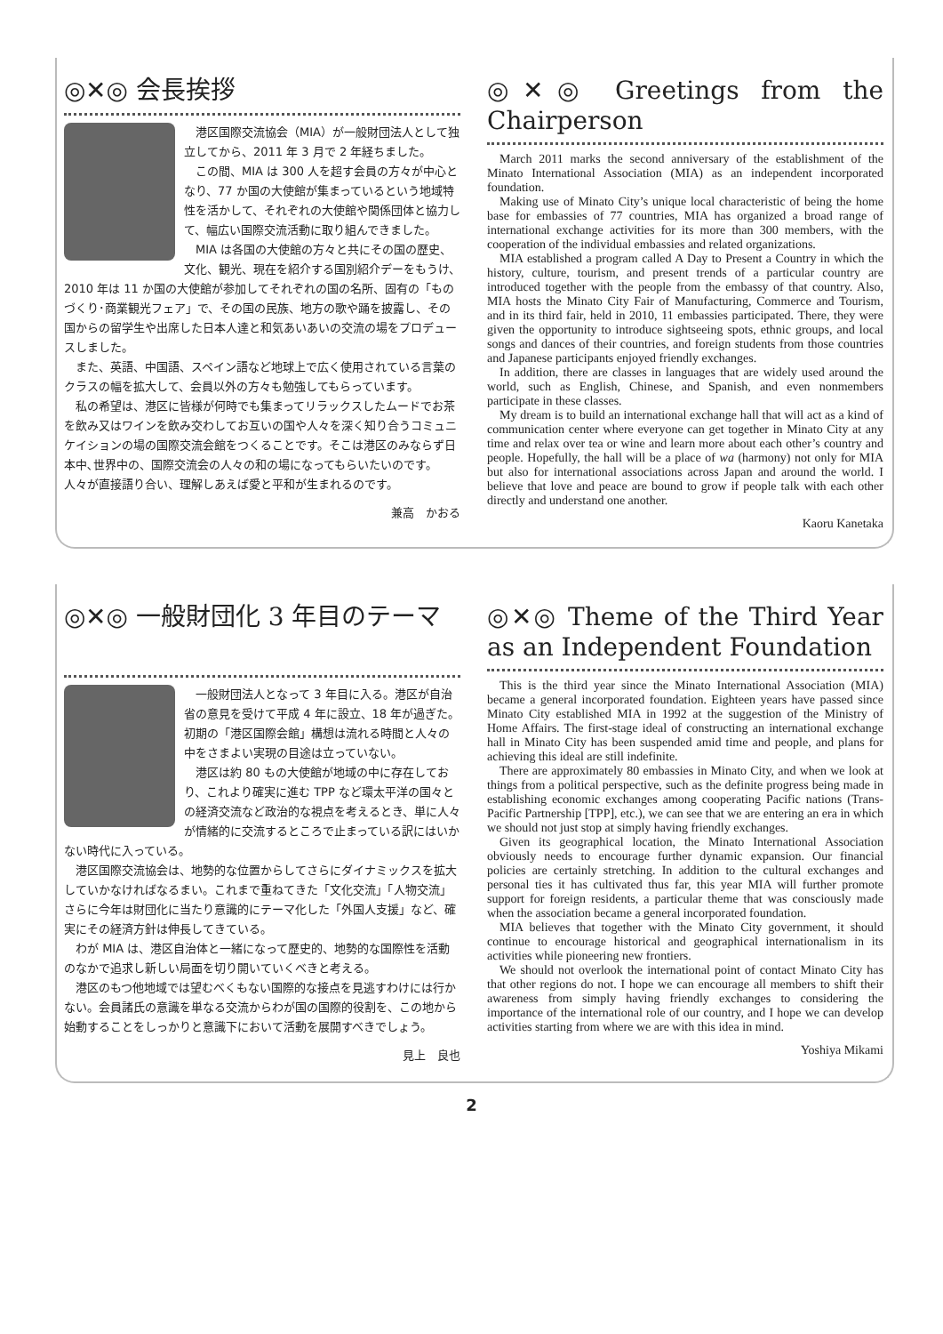◎✕◎ 会長挨拶
港区国際交流協会（MIA）が一般財団法人として独立してから、2011 年 3 月で 2 年経ちました。
この間、MIA は 300 人を超す会員の方々が中心となり、77 か国の大使館が集まっているという地域特性を活かして、それぞれの大使館や関係団体と協力して、幅広い国際交流活動に取り組んできました。
MIA は各国の大使館の方々と共にその国の歴史、文化、観光、現在を紹介する国別紹介デーをもうけ、2010 年は 11 か国の大使館が参加してそれぞれの国の名所、固有の「ものづくり･商業観光フェア」で、その国の民族、地方の歌や踊を披露し、その国からの留学生や出席した日本人達と和気あいあいの交流の場をプロデュースしました。
また、英語、中国語、スペイン語など地球上で広く使用されている言葉のクラスの幅を拡大して、会員以外の方々も勉強してもらっています。
私の希望は、港区に皆様が何時でも集まってリラックスしたムードでお茶を飲み又はワインを飲み交わしてお互いの国や人々を深く知り合うコミュニケイションの場の国際交流会館をつくることです。そこは港区のみならず日本中､世界中の、国際交流会の人々の和の場になってもらいたいのです。　人々が直接語り合い、理解しあえば愛と平和が生まれるのです。
兼高　かおる
◎✕◎ Greetings from the Chairperson
March 2011 marks the second anniversary of the establishment of the Minato International Association (MIA) as an independent incorporated foundation.
Making use of Minato City’s unique local characteristic of being the home base for embassies of 77 countries, MIA has organized a broad range of international exchange activities for its more than 300 members, with the cooperation of the individual embassies and related organizations.
MIA established a program called A Day to Present a Country in which the history, culture, tourism, and present trends of a particular country are introduced together with the people from the embassy of that country. Also, MIA hosts the Minato City Fair of Manufacturing, Commerce and Tourism, and in its third fair, held in 2010, 11 embassies participated. There, they were given the opportunity to introduce sightseeing spots, ethnic groups, and local songs and dances of their countries, and foreign students from those countries and Japanese participants enjoyed friendly exchanges.
In addition, there are classes in languages that are widely used around the world, such as English, Chinese, and Spanish, and even nonmembers participate in these classes.
My dream is to build an international exchange hall that will act as a kind of communication center where everyone can get together in Minato City at any time and relax over tea or wine and learn more about each other’s country and people. Hopefully, the hall will be a place of wa (harmony) not only for MIA but also for international associations across Japan and around the world. I believe that love and peace are bound to grow if people talk with each other directly and understand one another.
Kaoru Kanetaka
◎✕◎ 一般財団化 3 年目のテーマ
一般財団法人となって 3 年目に入る。港区が自治省の意見を受けて平成 4 年に設立、18 年が過ぎた。初期の「港区国際会館」構想は流れる時間と人々の中をさまよい実現の目途は立っていない。
港区は約 80 もの大使館が地域の中に存在しており、これより確実に進む TPP など環太平洋の国々との経済交流など政治的な視点を考えるとき、単に人々が情緒的に交流するところで止まっている訳にはいかない時代に入っている。
港区国際交流協会は、地勢的な位置からしてさらにダイナミックスを拡大していかなければなるまい。これまで重ねてきた「文化交流」「人物交流」さらに今年は財団化に当たり意識的にテーマ化した「外国人支援」など、確実にその経済方針は伸長してきている。
わが MIA は、港区自治体と一緒になって歴史的、地勢的な国際性を活動のなかで追求し新しい局面を切り開いていくべきと考える。
港区のもつ他地域では望むべくもない国際的な接点を見逃すわけには行かない。会員諸氏の意識を単なる交流からわが国の国際的役割を、この地から始動することをしっかりと意識下において活動を展開すべきでしょう。
見上　良也
◎✕◎ Theme of the Third Year as an Independent Foundation
This is the third year since the Minato International Association (MIA) became a general incorporated foundation. Eighteen years have passed since Minato City established MIA in 1992 at the suggestion of the Ministry of Home Affairs. The first-stage ideal of constructing an international exchange hall in Minato City has been suspended amid time and people, and plans for achieving this ideal are still indefinite.
There are approximately 80 embassies in Minato City, and when we look at things from a political perspective, such as the definite progress being made in establishing economic exchanges among cooperating Pacific nations (Trans-Pacific Partnership [TPP], etc.), we can see that we are entering an era in which we should not just stop at simply having friendly exchanges.
Given its geographical location, the Minato International Association obviously needs to encourage further dynamic expansion. Our financial policies are certainly stretching. In addition to the cultural exchanges and personal ties it has cultivated thus far, this year MIA will further promote support for foreign residents, a particular theme that was consciously made when the association became a general incorporated foundation.
MIA believes that together with the Minato City government, it should continue to encourage historical and geographical internationalism in its activities while pioneering new frontiers.
We should not overlook the international point of contact Minato City has that other regions do not. I hope we can encourage all members to shift their awareness from simply having friendly exchanges to considering the importance of the international role of our country, and I hope we can develop activities starting from where we are with this idea in mind.
Yoshiya Mikami
2